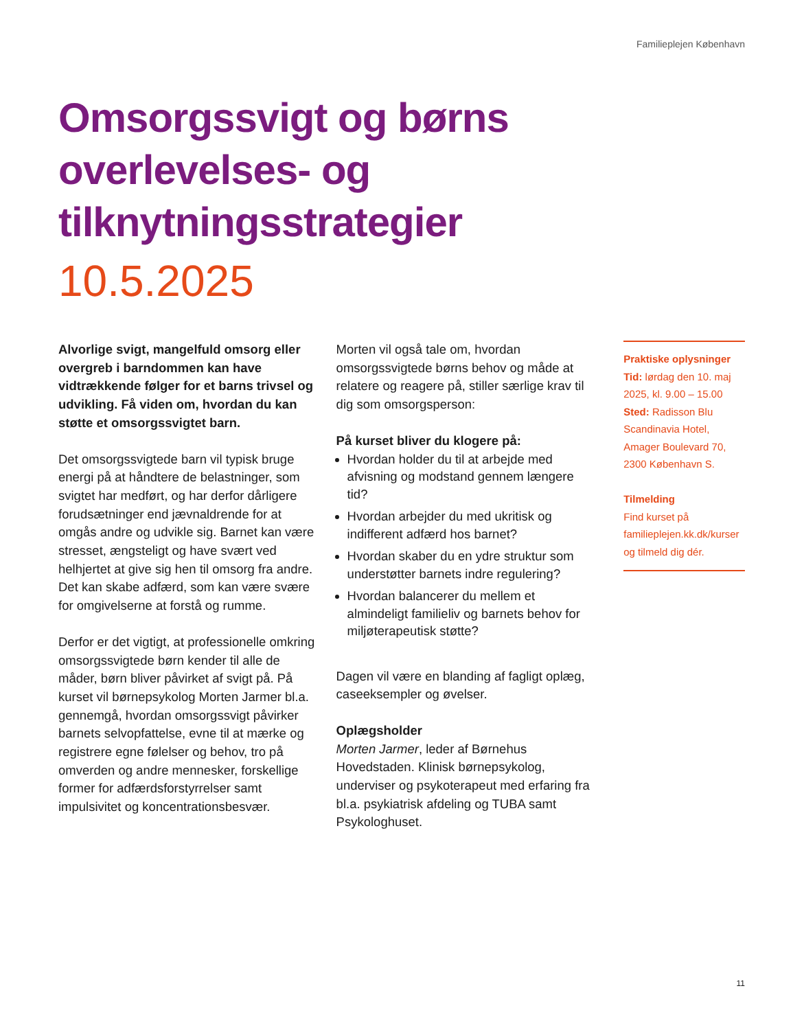Familieplejen København
Omsorgssvigt og børns overlevelses- og tilknytningsstrategier
10.5.2025
Alvorlige svigt, mangelfuld omsorg eller overgreb i barndommen kan have vidtrækkende følger for et barns trivsel og udvikling. Få viden om, hvordan du kan støtte et omsorgssvigtet barn.
Det omsorgssvigtede barn vil typisk bruge energi på at håndtere de belastninger, som svigtet har medført, og har derfor dårligere forudsætninger end jævnaldrende for at omgås andre og udvikle sig. Barnet kan være stresset, ængsteligt og have svært ved helhjertet at give sig hen til omsorg fra andre. Det kan skabe adfærd, som kan være svære for omgivelserne at forstå og rumme.
Derfor er det vigtigt, at professionelle omkring omsorgssvigtede børn kender til alle de måder, børn bliver påvirket af svigt på. På kurset vil børnepsykolog Morten Jarmer bl.a. gennemgå, hvordan omsorgssvigt påvirker barnets selvopfattelse, evne til at mærke og registrere egne følelser og behov, tro på omverden og andre mennesker, forskellige former for adfærdsforstyrrelser samt impulsivitet og koncentrationsbesvær.
Morten vil også tale om, hvordan omsorgssvigtede børns behov og måde at relatere og reagere på, stiller særlige krav til dig som omsorgsperson:
På kurset bliver du klogere på:
Hvordan holder du til at arbejde med afvisning og modstand gennem længere tid?
Hvordan arbejder du med ukritisk og indifferent adfærd hos barnet?
Hvordan skaber du en ydre struktur som understøtter barnets indre regulering?
Hvordan balancerer du mellem et almindeligt familieliv og barnets behov for miljøterapeutisk støtte?
Dagen vil være en blanding af fagligt oplæg, caseeksempler og øvelser.
Oplægsholder
Morten Jarmer, leder af Børnehus Hovedstaden. Klinisk børnepsykolog, underviser og psykoterapeut med erfaring fra bl.a. psykiatrisk afdeling og TUBA samt Psykologhuset.
Praktiske oplysninger
Tid: lørdag den 10. maj 2025, kl. 9.00 – 15.00
Sted: Radisson Blu Scandinavia Hotel, Amager Boulevard 70, 2300 København S.
Tilmelding
Find kurset på familieplejen.kk.dk/kurser og tilmeld dig dér.
11